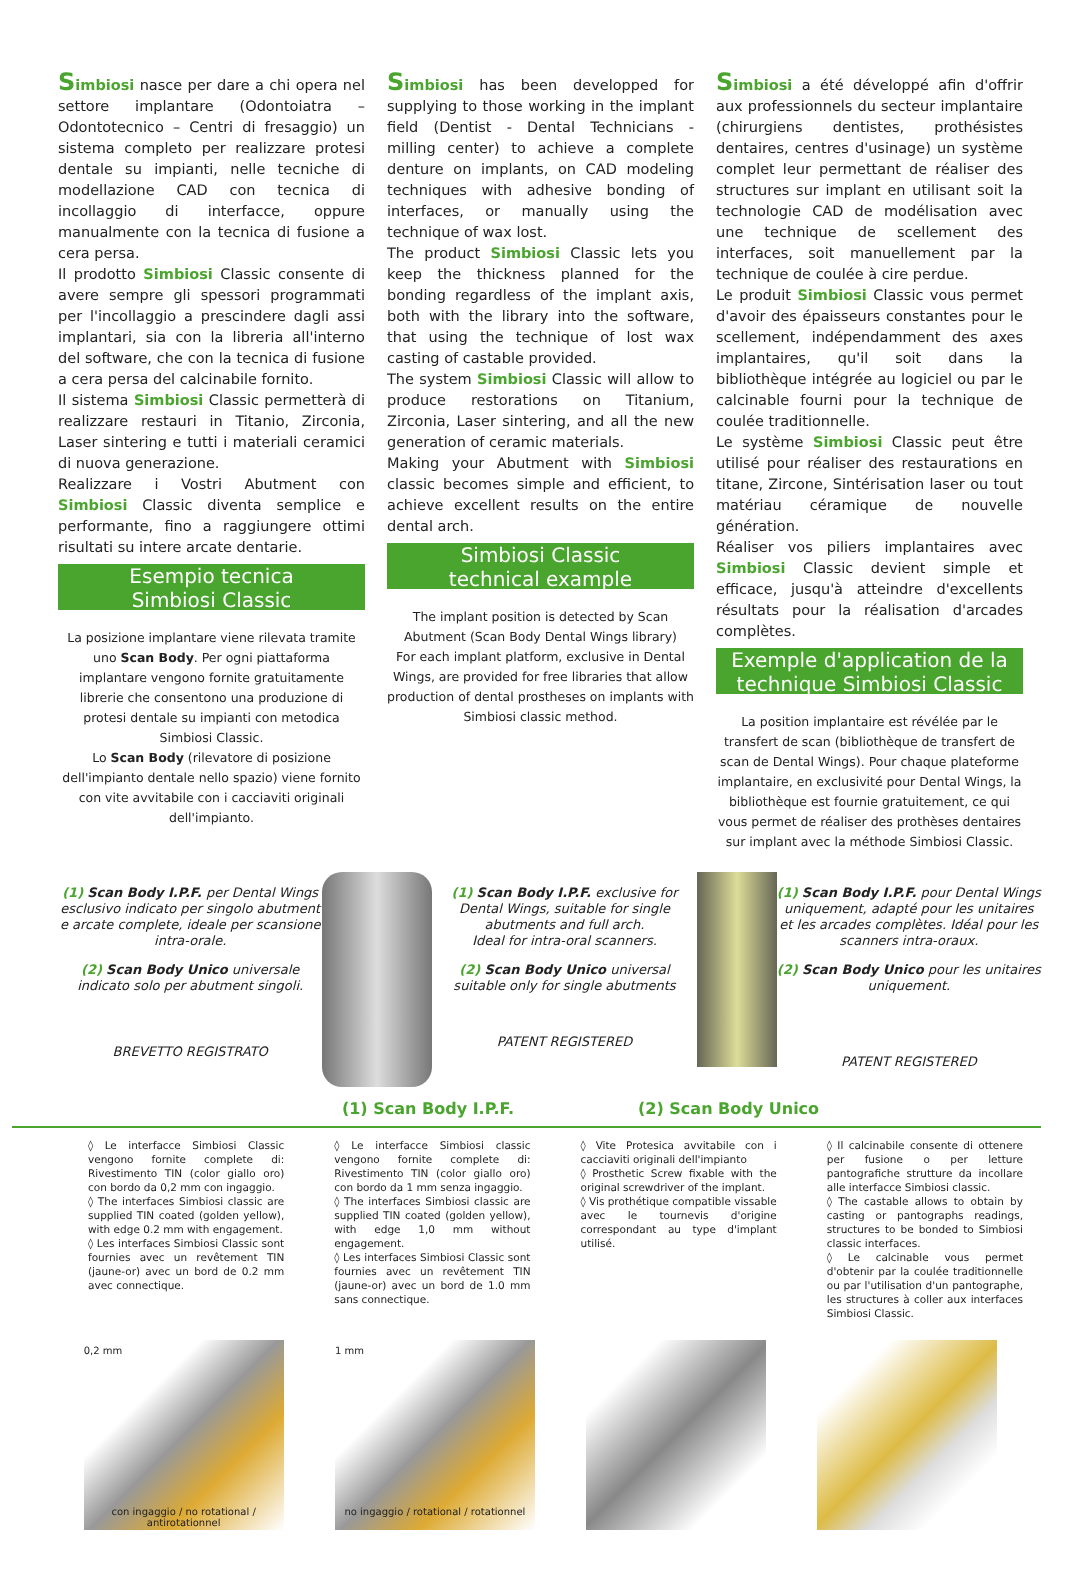Simbiosi nasce per dare a chi opera nel settore implantare (Odontoiatra – Odontotecnico – Centri di fresaggio) un sistema completo per realizzare protesi dentale su impianti, nelle tecniche di modellazione CAD con tecnica di incollaggio di interfacce, oppure manualmente con la tecnica di fusione a cera persa.
Il prodotto Simbiosi Classic consente di avere sempre gli spessori programmati per l'incollaggio a prescindere dagli assi implantari, sia con la libreria all'interno del software, che con la tecnica di fusione a cera persa del calcinabile fornito.
Il sistema Simbiosi Classic permetterà di realizzare restauri in Titanio, Zirconia, Laser sintering e tutti i materiali ceramici di nuova generazione.
Realizzare i Vostri Abutment con Simbiosi Classic diventa semplice e performante, fino a raggiungere ottimi risultati su intere arcate dentarie.
Esempio tecnica
Simbiosi Classic
La posizione implantare viene rilevata tramite uno Scan Body. Per ogni piattaforma implantare vengono fornite gratuitamente librerie che consentono una produzione di protesi dentale su impianti con metodica Simbiosi Classic.
Lo Scan Body (rilevatore di posizione dell'impianto dentale nello spazio) viene fornito con vite avvitabile con i cacciaviti originali dell'impianto.
Simbiosi has been developped for supplying to those working in the implant field (Dentist - Dental Technicians - milling center) to achieve a complete denture on implants, on CAD modeling techniques with adhesive bonding of interfaces, or manually using the technique of wax lost.
The product Simbiosi Classic lets you keep the thickness planned for the bonding regardless of the implant axis, both with the library into the software, that using the technique of lost wax casting of castable provided.
The system Simbiosi Classic will allow to produce restorations on Titanium, Zirconia, Laser sintering, and all the new generation of ceramic materials.
Making your Abutment with Simbiosi classic becomes simple and efficient, to achieve excellent results on the entire dental arch.
Simbiosi Classic
technical example
The implant position is detected by Scan Abutment (Scan Body Dental Wings library)
For each implant platform, exclusive in Dental Wings, are provided for free libraries that allow production of dental prostheses on implants with Simbiosi classic method.
Simbiosi a été développé afin d'offrir aux professionnels du secteur implantaire (chirurgiens dentistes, prothésistes dentaires, centres d'usinage) un système complet leur permettant de réaliser des structures sur implant en utilisant soit la technologie CAD de modélisation avec une technique de scellement des interfaces, soit manuellement par la technique de coulée à cire perdue.
Le produit Simbiosi Classic vous permet d'avoir des épaisseurs constantes pour le scellement, indépendamment des axes implantaires, qu'il soit dans la bibliothèque intégrée au logiciel ou par le calcinable fourni pour la technique de coulée traditionnelle.
Le système Simbiosi Classic peut être utilisé pour réaliser des restaurations en titane, Zircone, Sintérisation laser ou tout matériau céramique de nouvelle génération.
Réaliser vos piliers implantaires avec Simbiosi Classic devient simple et efficace, jusqu'à atteindre d'excellents résultats pour la réalisation d'arcades complètes.
Exemple d'application de la
technique Simbiosi Classic
La position implantaire est révélée par le transfert de scan (bibliothèque de transfert de scan de Dental Wings). Pour chaque plateforme implantaire, en exclusivité pour Dental Wings, la bibliothèque est fournie gratuitement, ce qui vous permet de réaliser des prothèses dentaires sur implant avec la méthode Simbiosi Classic.
(1) Scan Body I.P.F. per Dental Wings esclusivo indicato per singolo abutment e arcate complete, ideale per scansione intra-orale.
(2) Scan Body Unico universale indicato solo per abutment singoli.
BREVETTO REGISTRATO
(1) Scan Body I.P.F. exclusive for Dental Wings, suitable for single abutments and full arch.
Ideal for intra-oral scanners.
(2) Scan Body Unico universal suitable only for single abutments
PATENT REGISTERED
(1) Scan Body I.P.F. pour Dental Wings uniquement, adapté pour les unitaires et les arcades complètes. Idéal pour les scanners intra-oraux.
(2) Scan Body Unico pour les unitaires uniquement.
PATENT REGISTERED
(1) Scan Body I.P.F. (2) Scan Body Unico
◊ Le interfacce Simbiosi Classic vengono fornite complete di: Rivestimento TIN (color giallo oro) con bordo da 0,2 mm con ingaggio.
◊ The interfaces Simbiosi classic are supplied TIN coated (golden yellow), with edge 0.2 mm with engagement.
◊ Les interfaces Simbiosi Classic sont fournies avec un revêtement TIN (jaune-or) avec un bord de 0.2 mm avec connectique.
◊ Le interfacce Simbiosi classic vengono fornite complete di: Rivestimento TIN (color giallo oro) con bordo da 1 mm senza ingaggio.
◊ The interfaces Simbiosi classic are supplied TIN coated (golden yellow), with edge 1,0 mm without engagement.
◊ Les interfaces Simbiosi Classic sont fournies avec un revêtement TIN (jaune-or) avec un bord de 1.0 mm sans connectique.
◊ Vite Protesica avvitabile con i cacciaviti originali dell'impianto
◊ Prosthetic Screw fixable with the original screwdriver of the implant.
◊ Vis prothétique compatible vissable avec le tournevis d'origine correspondant au type d'implant utilisé.
◊ Il calcinabile consente di ottenere per fusione o per letture pantografiche strutture da incollare alle interfacce Simbiosi classic.
◊ The castable allows to obtain by casting or pantographs readings, structures to be bonded to Simbiosi classic interfaces.
◊ Le calcinable vous permet d'obtenir par la coulée traditionnelle ou par l'utilisation d'un pantographe, les structures à coller aux interfaces Simbiosi Classic.
0,2 mm
con ingaggio / no rotational / antirotationnel
1 mm
no ingaggio / rotational / rotationnel